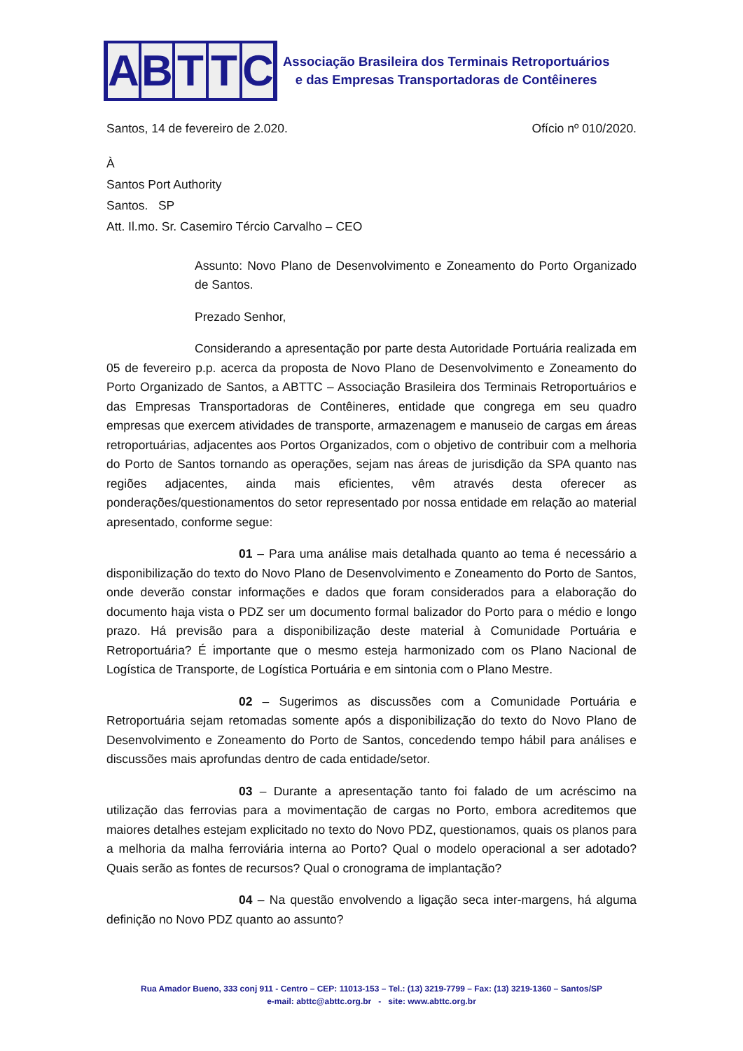ABTTC
Associação Brasileira dos Terminais Retroportuários
e das Empresas Transportadoras de Contêineres
Santos, 14 de fevereiro de 2.020. Ofício nº 010/2020.
À
Santos Port Authority
Santos. SP
Att. Il.mo. Sr. Casemiro Tércio Carvalho – CEO
Assunto: Novo Plano de Desenvolvimento e Zoneamento do Porto Organizado de Santos.
Prezado Senhor,
Considerando a apresentação por parte desta Autoridade Portuária realizada em 05 de fevereiro p.p. acerca da proposta de Novo Plano de Desenvolvimento e Zoneamento do Porto Organizado de Santos, a ABTTC – Associação Brasileira dos Terminais Retroportuários e das Empresas Transportadoras de Contêineres, entidade que congrega em seu quadro empresas que exercem atividades de transporte, armazenagem e manuseio de cargas em áreas retroportuárias, adjacentes aos Portos Organizados, com o objetivo de contribuir com a melhoria do Porto de Santos tornando as operações, sejam nas áreas de jurisdição da SPA quanto nas regiões adjacentes, ainda mais eficientes, vêm através desta oferecer as ponderações/questionamentos do setor representado por nossa entidade em relação ao material apresentado, conforme segue:
01 – Para uma análise mais detalhada quanto ao tema é necessário a disponibilização do texto do Novo Plano de Desenvolvimento e Zoneamento do Porto de Santos, onde deverão constar informações e dados que foram considerados para a elaboração do documento haja vista o PDZ ser um documento formal balizador do Porto para o médio e longo prazo. Há previsão para a disponibilização deste material à Comunidade Portuária e Retroportuária? É importante que o mesmo esteja harmonizado com os Plano Nacional de Logística de Transporte, de Logística Portuária e em sintonia com o Plano Mestre.
02 – Sugerimos as discussões com a Comunidade Portuária e Retroportuária sejam retomadas somente após a disponibilização do texto do Novo Plano de Desenvolvimento e Zoneamento do Porto de Santos, concedendo tempo hábil para análises e discussões mais aprofundas dentro de cada entidade/setor.
03 – Durante a apresentação tanto foi falado de um acréscimo na utilização das ferrovias para a movimentação de cargas no Porto, embora acreditemos que maiores detalhes estejam explicitado no texto do Novo PDZ, questionamos, quais os planos para a melhoria da malha ferroviária interna ao Porto? Qual o modelo operacional a ser adotado? Quais serão as fontes de recursos? Qual o cronograma de implantação?
04 – Na questão envolvendo a ligação seca inter-margens, há alguma definição no Novo PDZ quanto ao assunto?
Rua Amador Bueno, 333 conj 911 - Centro – CEP: 11013-153 – Tel.: (13) 3219-7799 – Fax: (13) 3219-1360 – Santos/SP
e-mail: abttc@abttc.org.br - site: www.abttc.org.br